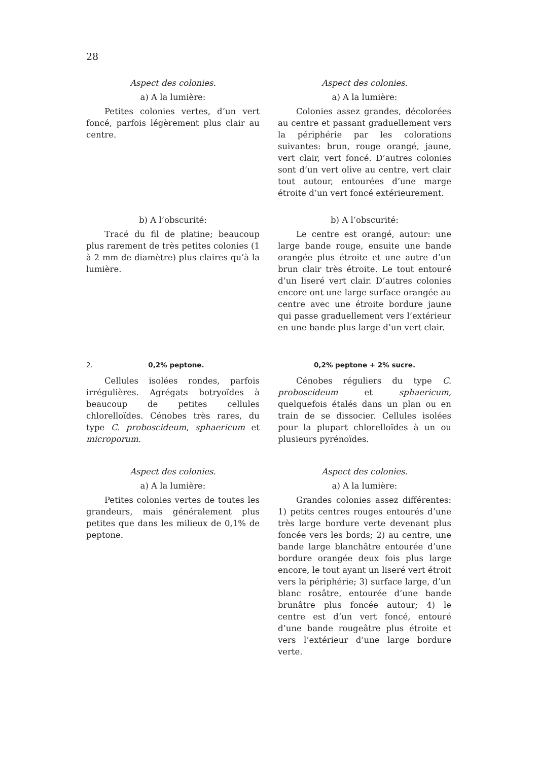28
Aspect des colonies.
a) A la lumière:
Petites colonies vertes, d’un vert foncé, parfois légèrement plus clair au centre.
Aspect des colonies.
a) A la lumière:
Colonies assez grandes, décolorées au centre et passant graduellement vers la périphérie par les colorations suivantes: brun, rouge orangé, jaune, vert clair, vert foncé. D’autres colonies sont d’un vert olive au centre, vert clair tout autour, entourées d’une marge étroite d’un vert foncé extérieurement.
b) A l’obscurité:
Tracé du fil de platine; beaucoup plus rarement de très petites colonies (1 à 2 mm de diamètre) plus claires qu’à la lumière.
b) A l’obscurité:
Le centre est orangé, autour: une large bande rouge, ensuite une bande orangée plus étroite et une autre d’un brun clair très étroite. Le tout entouré d’un liseré vert clair. D’autres colonies encore ont une large surface orangée au centre avec une étroite bordure jaune qui passe graduellement vers l’extérieur en une bande plus large d’un vert clair.
2. 0,2% peptone.
Cellules isolées rondes, parfois irrégulières. Agrégats botryoïdes à beaucoup de petites cellules chlorelloïdes. Cénobes très rares, du type C. proboscideum, sphaericum et microporum.
0,2% peptone + 2% sucre.
Cénobes réguliers du type C. proboscideum et sphaericum, quelquefois étalés dans un plan ou en train de se dissocier. Cellules isolées pour la plupart chlorelloïdes à un ou plusieurs pyrénoïdes.
Aspect des colonies.
a) A la lumière:
Petites colonies vertes de toutes les grandeurs, mais généralement plus petites que dans les milieux de 0,1% de peptone.
Aspect des colonies.
a) A la lumière:
Grandes colonies assez différentes: 1) petits centres rouges entourés d’une très large bordure verte devenant plus foncée vers les bords; 2) au centre, une bande large blanchâtre entourée d’une bordure orangée deux fois plus large encore, le tout ayant un liseré vert étroit vers la périphérie; 3) surface large, d’un blanc rosâtre, entourée d’une bande brunâtre plus foncée autour; 4) le centre est d’un vert foncé, entouré d’une bande rougeâtre plus étroite et vers l’extérieur d’une large bordure verte.